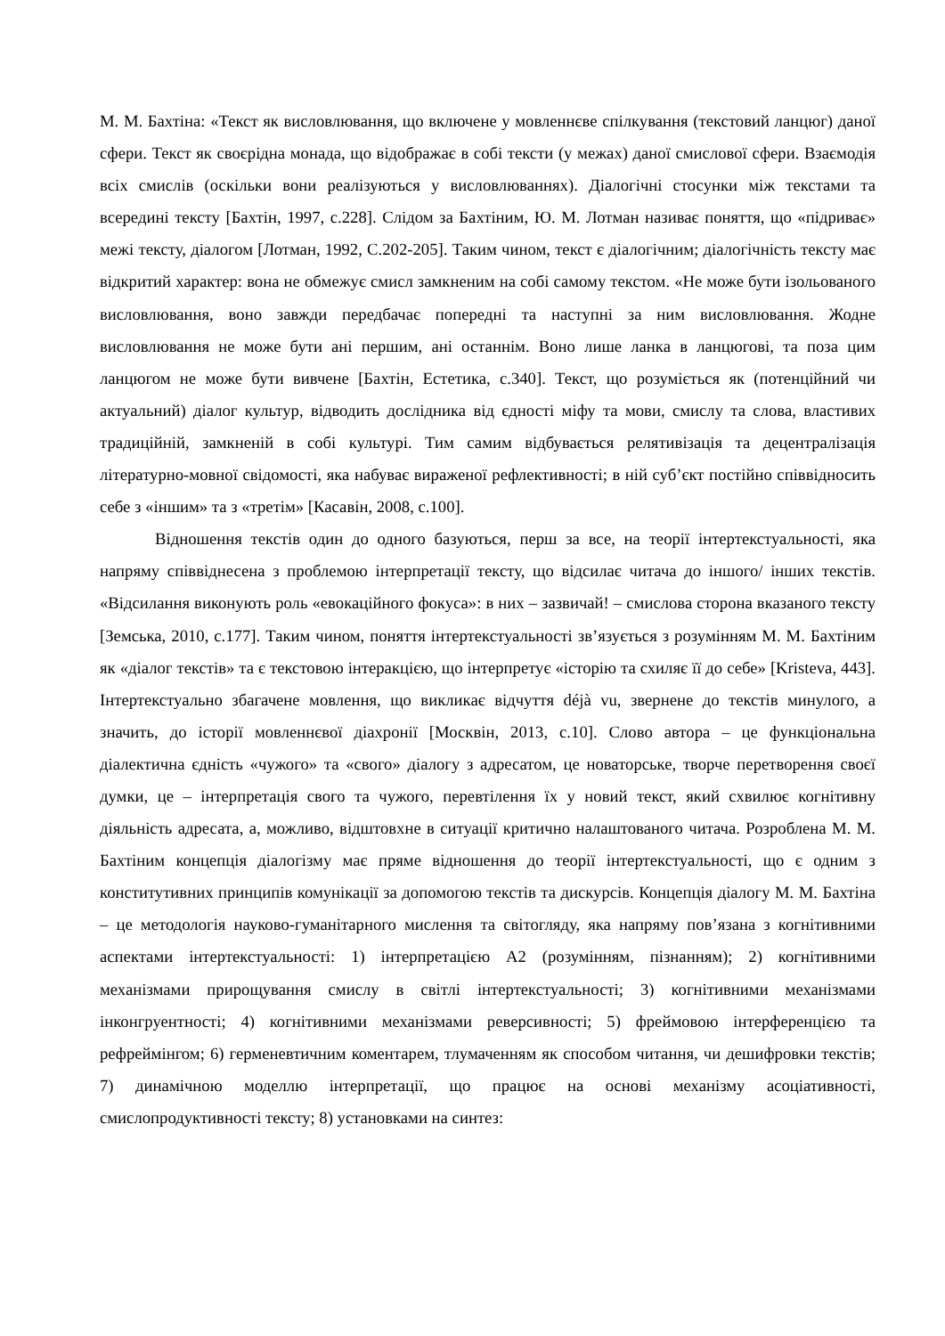М. М. Бахтіна: «Текст як висловлювання, що включене у мовленнєве спілкування (текстовий ланцюг) даної сфери. Текст як своєрідна монада, що відображає в собі тексти (у межах) даної смислової сфери. Взаємодія всіх смислів (оскільки вони реалізуються у висловлюваннях). Діалогічні стосунки між текстами та всередині тексту [Бахтін, 1997, с.228]. Слідом за Бахтіним, Ю. М. Лотман називає поняття, що «підриває» межі тексту, діалогом [Лотман, 1992, С.202-205]. Таким чином, текст є діалогічним; діалогічність тексту має відкритий характер: вона не обмежує смисл замкненим на собі самому текстом. «Не може бути ізольованого висловлювання, воно завжди передбачає попередні та наступні за ним висловлювання. Жодне висловлювання не може бути ані першим, ані останнім. Воно лише ланка в ланцюгові, та поза цим ланцюгом не може бути вивчене [Бахтін, Естетика, с.340]. Текст, що розуміється як (потенційний чи актуальний) діалог культур, відводить дослідника від єдності міфу та мови, смислу та слова, властивих традиційній, замкненій в собі культурі. Тим самим відбувається релятивізація та децентралізація літературно-мовної свідомості, яка набуває вираженої рефлективності; в ній суб’єкт постійно співвідносить себе з «іншим» та з «третім» [Касавін, 2008, с.100].
Відношення текстів один до одного базуються, перш за все, на теорії інтертекстуальності, яка напряму співвіднесена з проблемою інтерпретації тексту, що відсилає читача до іншого/ інших текстів. «Відсилання виконують роль «евокаційного фокуса»: в них – зазвичай! – смислова сторона вказаного тексту [Земська, 2010, с.177]. Таким чином, поняття інтертекстуальності зв’язується з розумінням М. М. Бахтіним як «діалог текстів» та є текстовою інтеракцією, що інтерпретує «історію та схиляє її до себе» [Kristeva, 443]. Інтертекстуально збагачене мовлення, що викликає відчуття déjà vu, звернене до текстів минулого, а значить, до історії мовленнєвої діахронії [Москвін, 2013, с.10]. Слово автора – це функціональна діалектична єдність «чужого» та «свого» діалогу з адресатом, це новаторське, творче перетворення своєї думки, це – інтерпретація свого та чужого, перевтілення їх у новий текст, який схвилює когнітивну діяльність адресата, а, можливо, відштовхне в ситуації критично налаштованого читача. Розроблена М. М. Бахтіним концепція діалогізму має пряме відношення до теорії інтертекстуальності, що є одним з конститутивних принципів комунікації за допомогою текстів та дискурсів. Концепція діалогу М. М. Бахтіна – це методологія науково-гуманітарного мислення та світогляду, яка напряму пов’язана з когнітивними аспектами інтертекстуальності: 1) інтерпретацією А2 (розумінням, пізнанням); 2) когнітивними механізмами прирощування смислу в світлі інтертекстуальності; 3) когнітивними механізмами інконгруентності; 4) когнітивними механізмами реверсивності; 5) фреймовою інтерференцією та рефреймінгом; 6) герменевтичним коментарем, тлумаченням як способом читання, чи дешифровки текстів; 7) динамічною моделлю інтерпретації, що працює на основі механізму асоціативності, смислопродуктивності тексту; 8) установками на синтез: